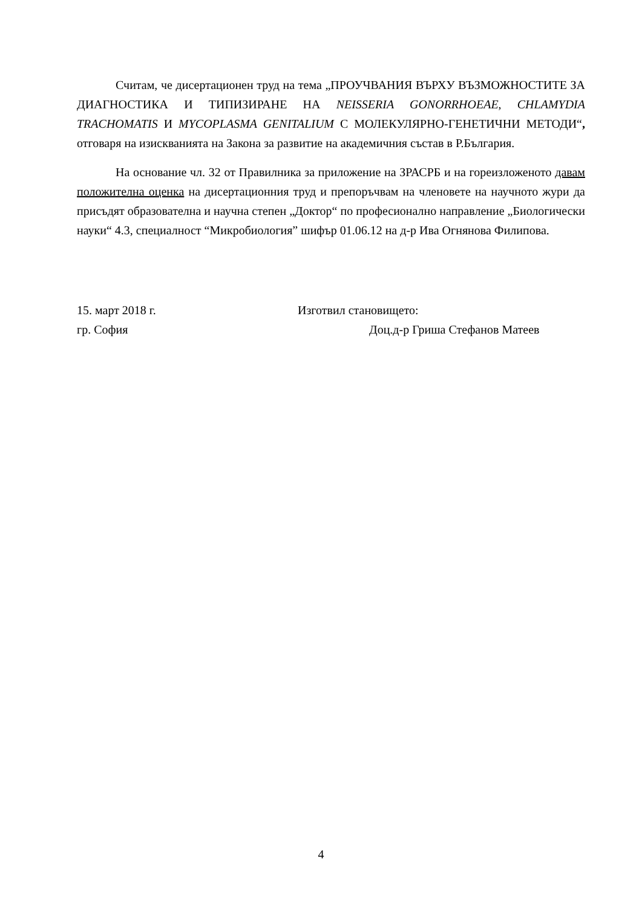Считам, че дисертационен труд на тема „ПРОУЧВАНИЯ ВЪРХУ ВЪЗМОЖНОСТИТЕ ЗА ДИАГНОСТИКА И ТИПИЗИРАНЕ НА NEISSERIA GONORRHOEAE, CHLAMYDIA TRACHOMATIS И MYCOPLASMA GENITALIUM С МОЛЕКУЛЯРНО-ГЕНЕТИЧНИ МЕТОДИ“, отговаря на изискванията на Закона за развитие на академичния състав в Р.България.
На основание чл. 32 от Правилника за приложение на ЗРАСРБ и на гореизложеното давам положителна оценка на дисертационния труд и препоръчвам на членовете на научното жури да присъдят образователна и научна степен „Доктор“ по професионално направление „Биологически науки“ 4.3, специалност “Микробиология” шифър 01.06.12 на д-р Ива Огнянова Филипова.
15. март 2018 г.
Изготвил становището:
гр. София
Доц.д-р Гриша Стефанов Матеев
4